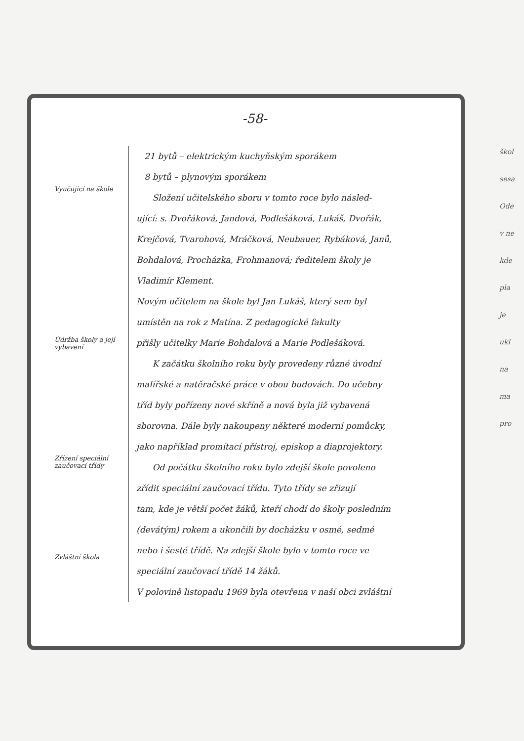-58-
Vyučující na škole
Údržba školy a její vybavení
Zřízení speciální zaučovací třídy
Zvláštní škola
21 bytů – elektrickým kuchyňským sporákem
8 bytů – plynovým sporákem
Složení učitelského sboru v tomto roce bylo násled-
ující: s. Dvořáková, Jandová, Podlešáková, Lukáš, Dvořák,
Krejčová, Tvarohová, Mráčková, Neubauer, Rybáková, Janů,
Bohdalová, Procházka, Frohmanová; ředitelem školy je
Vladimír Klement.
Novým učitelem na škole byl Jan Lukáš, který sem byl
umístěn na rok z Matína. Z pedagogické fakulty
přišly učitelky Marie Bohdalová a Marie Podlešáková.
K začátku školního roku byly provedeny různé úvodní
malířské a natěračské práce v obou budovách. Do učebny
tříd byly pořízeny nové skříně a nová byla již vybavená
sborovna. Dále byly nakoupeny některé moderní pomůcky,
jako například promítací přístroj, episkop a diaprojektory.
Od počátku školního roku bylo zdejší škole povoleno
zřídit speciální zaučovací třídu. Tyto třídy se zřizují
tam, kde je větší počet žáků, kteří chodí do školy posledním
(devátým) rokem a ukončili by docházku v osmé, sedmé
nebo i šesté třídě. Na zdejší škole bylo v tomto roce ve
speciální zaučovací třídě 14 žáků.
V polovině listopadu 1969 byla otevřena v naší obci zvláštní
škol
sesa
Ode
v ne
kde
pla
je
ukl
na
ma
pro